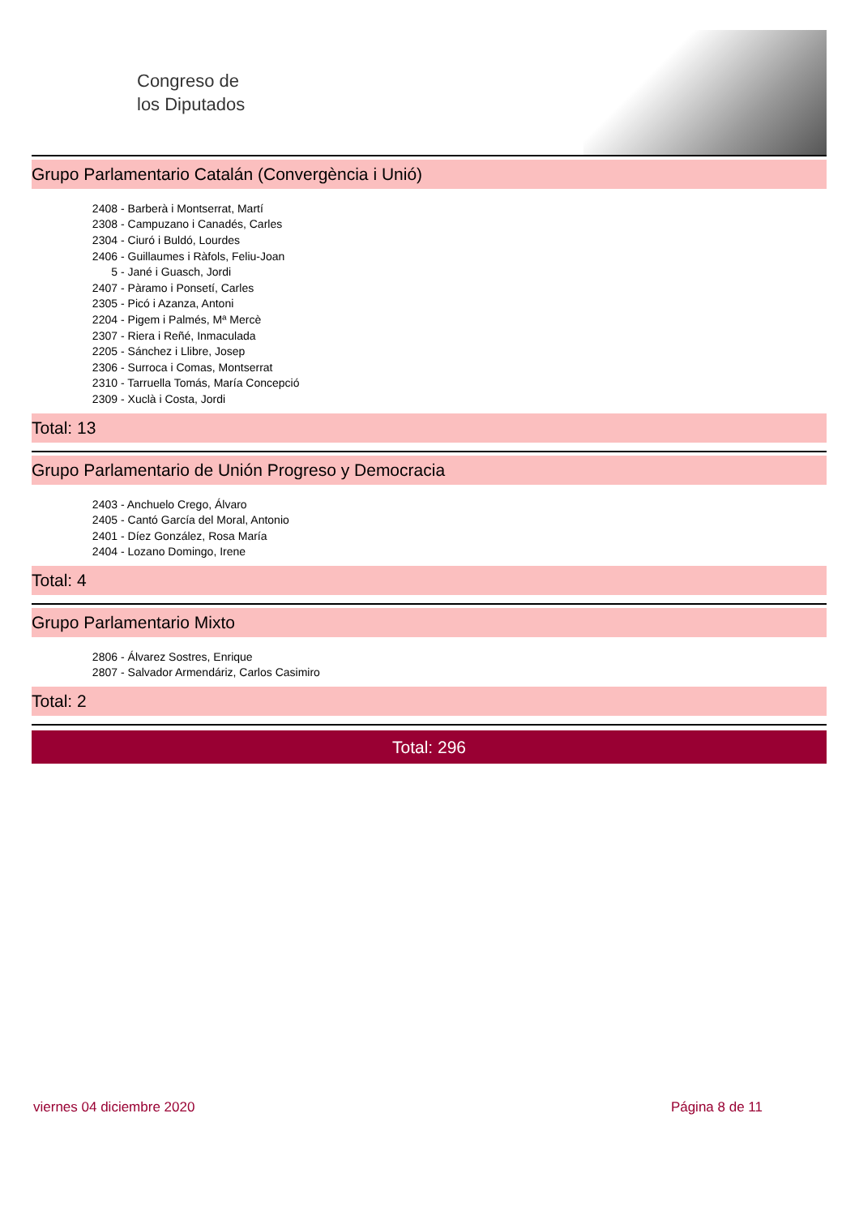Congreso de
los Diputados
Grupo Parlamentario Catalán (Convergència i Unió)
| 2408 | - Barberà i Montserrat, Martí |
| 2308 | - Campuzano i Canadés, Carles |
| 2304 | - Ciuró i Buldó, Lourdes |
| 2406 | - Guillaumes i Ràfols, Feliu-Joan |
| 5 | - Jané i Guasch, Jordi |
| 2407 | - Pàramo i Ponsetí, Carles |
| 2305 | - Picó i Azanza, Antoni |
| 2204 | - Pigem i Palmés, Mª Mercè |
| 2307 | - Riera i Reñé, Inmaculada |
| 2205 | - Sánchez i Llibre, Josep |
| 2306 | - Surroca i Comas, Montserrat |
| 2310 | - Tarruella Tomás, María Concepció |
| 2309 | - Xuclà i Costa, Jordi |
Total: 13
Grupo Parlamentario de Unión Progreso y Democracia
| 2403 | - Anchuelo Crego, Álvaro |
| 2405 | - Cantó García del Moral, Antonio |
| 2401 | - Díez González, Rosa María |
| 2404 | - Lozano Domingo, Irene |
Total: 4
Grupo Parlamentario Mixto
| 2806 | - Álvarez Sostres, Enrique |
| 2807 | - Salvador Armendáriz, Carlos Casimiro |
Total: 2
Total: 296
viernes 04 diciembre 2020 Página 8 de 11